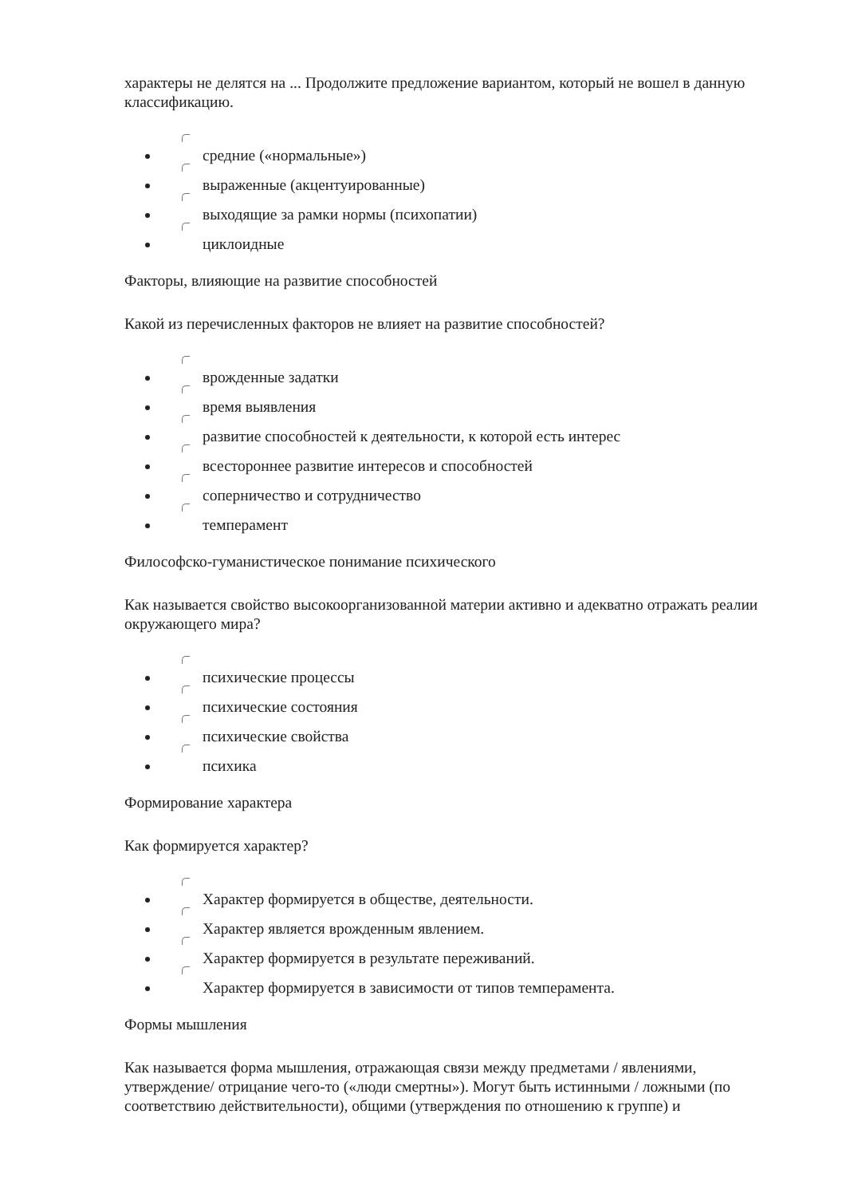характеры не делятся на ... Продолжите предложение вариантом, который не вошел в данную классификацию.
средние («нормальные»)
выраженные (акцентуированные)
выходящие за рамки нормы (психопатии)
циклоидные
Факторы, влияющие на развитие способностей
Какой из перечисленных факторов не влияет на развитие способностей?
врожденные задатки
время выявления
развитие способностей к деятельности, к которой есть интерес
всестороннее развитие интересов и способностей
соперничество и сотрудничество
темперамент
Философско-гуманистическое понимание психического
Как называется свойство высокоорганизованной материи активно и адекватно отражать реалии окружающего мира?
психические процессы
психические состояния
психические свойства
психика
Формирование характера
Как формируется характер?
Характер формируется в обществе, деятельности.
Характер является врожденным явлением.
Характер формируется в результате переживаний.
Характер формируется в зависимости от типов темперамента.
Формы мышления
Как называется форма мышления, отражающая связи между предметами / явлениями, утверждение/ отрицание чего-то («люди смертны»). Могут быть истинными / ложными (по соответствию действительности), общими (утверждения по отношению к группе) и